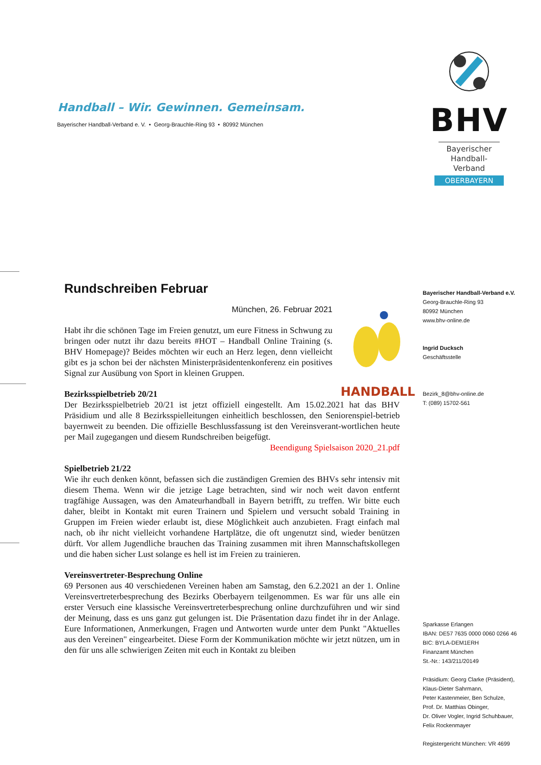Handball – Wir. Gewinnen. Gemeinsam.
Bayerischer Handball-Verband e. V. • Georg-Brauchle-Ring 93 • 80992 München
BHV
Bayerischer
Handball-Verband
OBERBAYERN
HANDBALL
Rundschreiben Februar
München, 26. Februar 2021
Habt ihr die schönen Tage im Freien genutzt, um eure Fitness in Schwung zu bringen oder nutzt ihr dazu bereits #HOT – Handball Online Training (s. BHV Homepage)? Beides möchten wir euch an Herz legen, denn vielleicht gibt es ja schon bei der nächsten Ministerpräsidentenkonferenz ein positives Signal zur Ausübung von Sport in kleinen Gruppen.
Bezirksspielbetrieb 20/21
Der Bezirksspielbetrieb 20/21 ist jetzt offiziell eingestellt. Am 15.02.2021 hat das BHV Präsidium und alle 8 Bezirksspielleitungen einheitlich beschlossen, den Seniorenspiel-betrieb bayernweit zu beenden. Die offizielle Beschlussfassung ist den Vereinsverant-wortlichen heute per Mail zugegangen und diesem Rundschreiben beigefügt.
Beendigung Spielsaison 2020_21.pdf
Spielbetrieb 21/22
Wie ihr euch denken könnt, befassen sich die zuständigen Gremien des BHVs sehr intensiv mit diesem Thema. Wenn wir die jetzige Lage betrachten, sind wir noch weit davon entfernt tragfähige Aussagen, was den Amateurhandball in Bayern betrifft, zu treffen. Wir bitte euch daher, bleibt in Kontakt mit euren Trainern und Spielern und versucht sobald Training in Gruppen im Freien wieder erlaubt ist, diese Möglichkeit auch anzubieten. Fragt einfach mal nach, ob ihr nicht vielleicht vorhandene Hartplätze, die oft ungenutzt sind, wieder benützen dürft. Vor allem Jugendliche brauchen das Training zusammen mit ihren Mannschaftskollegen und die haben sicher Lust solange es hell ist im Freien zu trainieren.
Vereinsvertreter-Besprechung Online
69 Personen aus 40 verschiedenen Vereinen haben am Samstag, den 6.2.2021 an der 1. Online Vereinsvertreterbesprechung des Bezirks Oberbayern teilgenommen. Es war für uns alle ein erster Versuch eine klassische Vereinsvertreterbesprechung online durchzuführen und wir sind der Meinung, dass es uns ganz gut gelungen ist. Die Präsentation dazu findet ihr in der Anlage. Eure Informationen, Anmerkungen, Fragen und Antworten wurde unter dem Punkt "Aktuelles aus den Vereinen" eingearbeitet. Diese Form der Kommunikation möchte wir jetzt nützen, um in den für uns alle schwierigen Zeiten mit euch in Kontakt zu bleiben
Bayerischer Handball-Verband e.V.
Georg-Brauchle-Ring 93
80992 München
www.bhv-online.de
Ingrid Ducksch
Geschäftsstelle
Bezirk_8@bhv-online.de
T: (089) 15702-561
Sparkasse Erlangen
IBAN: DE57 7635 0000 0060 0266 46
BIC: BYLA-DEM1ERH
Finanzamt München
St.-Nr.: 143/211/20149
Präsidium: Georg Clarke (Präsident),
Klaus-Dieter Sahrmann,
Peter Kastenmeier, Ben Schulze,
Prof. Dr. Matthias Obinger,
Dr. Oliver Vogler, Ingrid Schuhbauer,
Felix Rockenmayer
Registergericht München: VR 4699